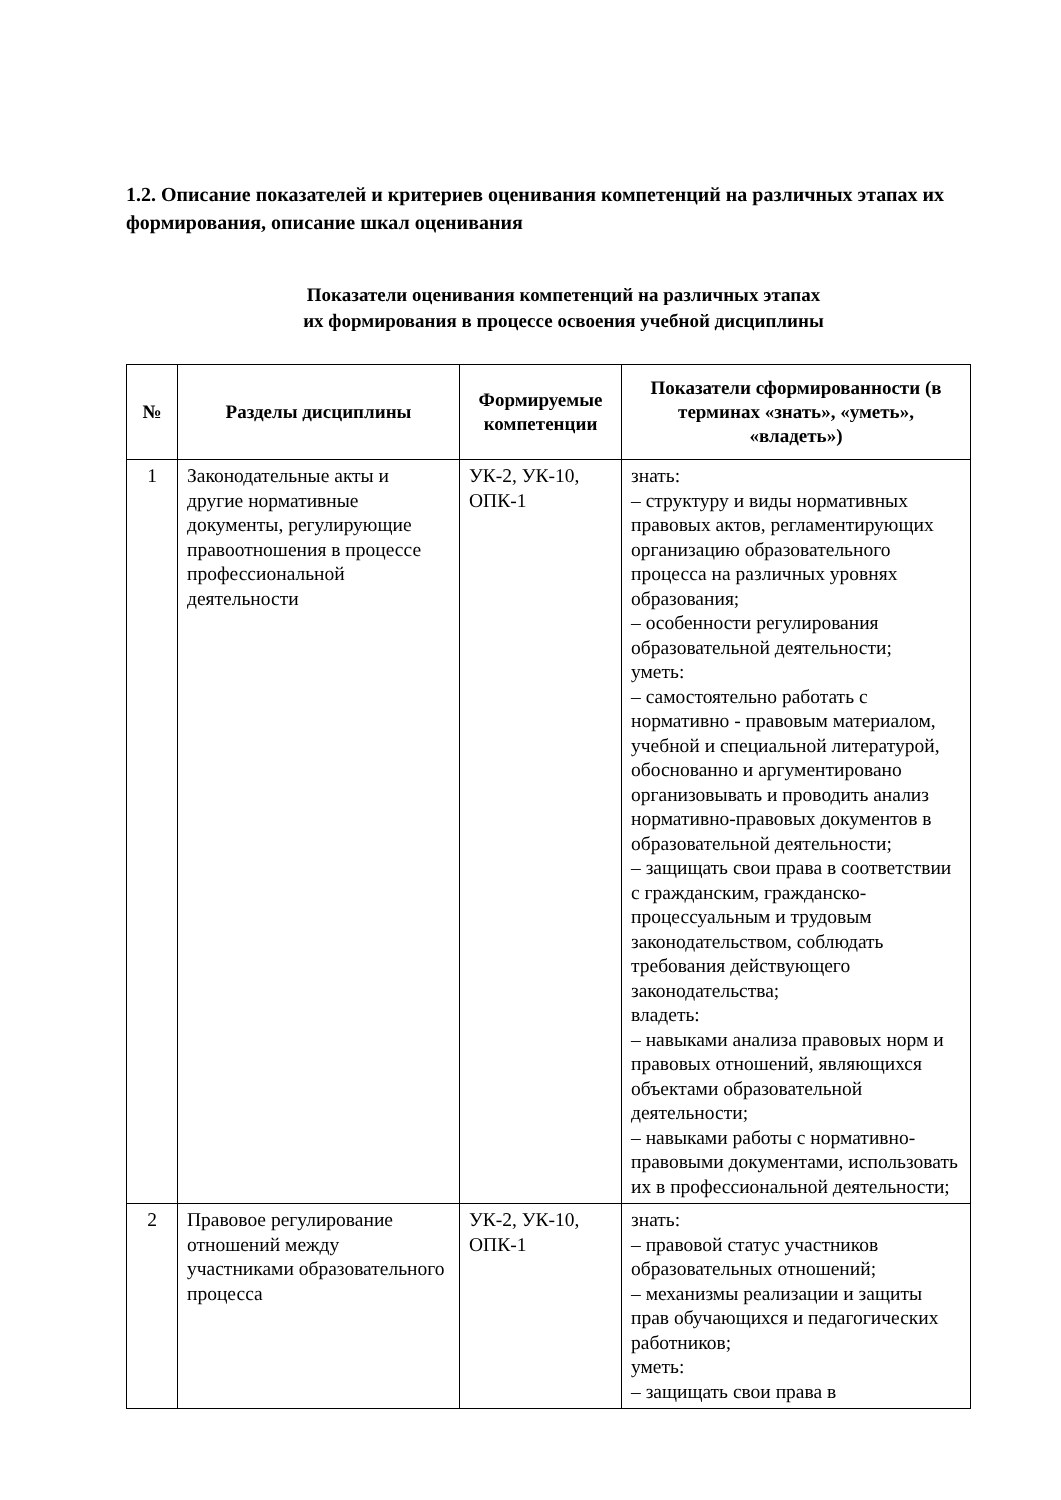1.2. Описание показателей и критериев оценивания компетенций на различных этапах их формирования, описание шкал оценивания
Показатели оценивания компетенций на различных этапах
их формирования в процессе освоения учебной дисциплины
| № | Разделы дисциплины | Формируемые компетенции | Показатели сформированности (в терминах «знать», «уметь», «владеть») |
| --- | --- | --- | --- |
| 1 | Законодательные акты и другие нормативные документы, регулирующие правоотношения в процессе профессиональной деятельности | УК-2, УК-10, ОПК-1 | знать: – структуру и виды нормативных правовых актов, регламентирующих организацию образовательного процесса на различных уровнях образования; – особенности регулирования образовательной деятельности; уметь: – самостоятельно работать с нормативно - правовым материалом, учебной и специальной литературой, обоснованно и аргументировано организовывать и проводить анализ нормативно-правовых документов в образовательной деятельности; – защищать свои права в соответствии с гражданским, гражданско-процессуальным и трудовым законодательством, соблюдать требования действующего законодательства; владеть: – навыками анализа правовых норм и правовых отношений, являющихся объектами образовательной деятельности; – навыками работы с нормативно-правовыми документами, использовать их в профессиональной деятельности; |
| 2 | Правовое регулирование отношений между участниками образовательного процесса | УК-2, УК-10, ОПК-1 | знать: – правовой статус участников образовательных отношений; – механизмы реализации и защиты прав обучающихся и педагогических работников; уметь: – защищать свои права в |